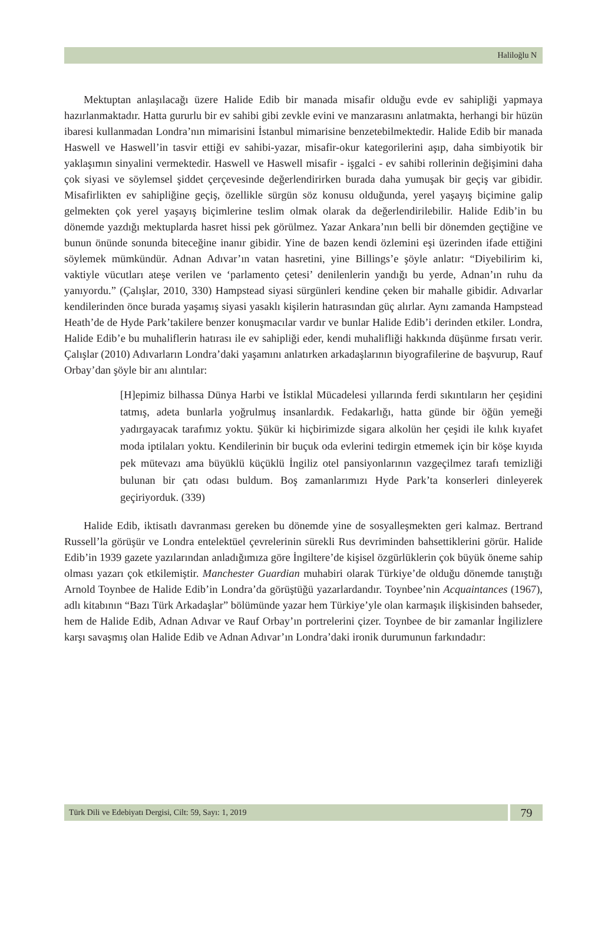Haliloğlu N
Mektuptan anlaşılacağı üzere Halide Edib bir manada misafir olduğu evde ev sahipliği yapmaya hazırlanmaktadır. Hatta gururlu bir ev sahibi gibi zevkle evini ve manzarasını anlatmakta, herhangi bir hüzün ibaresi kullanmadan Londra’nın mimarisini İstanbul mimarisine benzetebilmektedir. Halide Edib bir manada Haswell ve Haswell’in tasvir ettiği ev sahibi-yazar, misafir-okur kategorilerini aşıp, daha simbiyotik bir yaklaşımın sinyalini vermektedir. Haswell ve Haswell misafir - işgalci - ev sahibi rollerinin değişimini daha çok siyasi ve söylemsel şiddet çerçevesinde değerlendirirken burada daha yumuşak bir geçiş var gibidir. Misafirlikten ev sahipliğine geçiş, özellikle sürgün söz konusu olduğunda, yerel yaşayış biçimine galip gelmekten çok yerel yaşayış biçimlerine teslim olmak olarak da değerlendirilebilir. Halide Edib’in bu dönemde yazdığı mektuplarda hasret hissi pek görülmez. Yazar Ankara’nın belli bir dönemden geçtiğine ve bunun önünde sonunda biteceğine inanır gibidir. Yine de bazen kendi özlemini eşi üzerinden ifade ettiğini söylemek mümkündür. Adnan Adıvar’ın vatan hasretini, yine Billings’e şöyle anlatır: “Diyebilirim ki, vaktiyle vücutları ateşe verilen ve ‘parlamento çetesi’ denilenlerin yandığı bu yerde, Adnan’ın ruhu da yanıyordu.” (Çalışlar, 2010, 330) Hampstead siyasi sürgünleri kendine çeken bir mahalle gibidir. Adıvarlar kendilerinden önce burada yaşamış siyasi yasaklı kişilerin hatırasından güç alırlar. Aynı zamanda Hampstead Heath’de de Hyde Park’takilere benzer konuşmacılar vardır ve bunlar Halide Edib’i derinden etkiler. Londra, Halide Edib’e bu muhaliflerin hatırası ile ev sahipliği eder, kendi muhalifliği hakkında düşünme fırsatı verir. Çalışlar (2010) Adıvarların Londra’daki yaşamını anlatırken arkadaşlarının biyografilerine de başvurup, Rauf Orbay’dan şöyle bir anı alıntılar:
[H]epimiz bilhassa Dünya Harbi ve İstiklal Mücadelesi yıllarında ferdi sıkıntıların her çeşidini tatmış, adeta bunlarla yoğrulmuş insanlardık. Fedakarlığı, hatta günde bir öğün yemeği yadırgayacak tarafımız yoktu. Şükür ki hiçbirimizde sigara alkolün her çeşidi ile kılık kıyafet moda iptilaları yoktu. Kendilerinin bir buçuk oda evlerini tedirgin etmemek için bir köşe kıyıda pek mütevazı ama büyüklü küçüklü İngiliz otel pansiyonlarının vazgeçilmez tarafı temizliği bulunan bir çatı odası buldum. Boş zamanlarımızı Hyde Park’ta konserleri dinleyerek geçiriyorduk. (339)
Halide Edib, iktisatlı davranması gereken bu dönemde yine de sosyalleşmekten geri kalmaz. Bertrand Russell’la görüşür ve Londra entelektüel çevrelerinin sürekli Rus devriminden bahsettiklerini görür. Halide Edib’in 1939 gazete yazılarından anladığımıza göre İngiltere’de kişisel özgürlüklerin çok büyük öneme sahip olması yazarı çok etkilemiştir. Manchester Guardian muhabiri olarak Türkiye’de olduğu dönemde tanıştığı Arnold Toynbee de Halide Edib’in Londra’da görüştüğü yazarlardandır. Toynbee’nin Acquaintances (1967), adlı kitabının “Bazı Türk Arkadaşlar” bölümünde yazar hem Türkiye’yle olan karmaşık ilişkisinden bahseder, hem de Halide Edib, Adnan Adıvar ve Rauf Orbay’ın portrelerini çizer. Toynbee de bir zamanlar İngilizlere karşı savaşmış olan Halide Edib ve Adnan Adıvar’ın Londra’daki ironik durumunun farkındadır:
Türk Dili ve Edebiyatı Dergisi, Cilt: 59, Sayı: 1, 2019
79